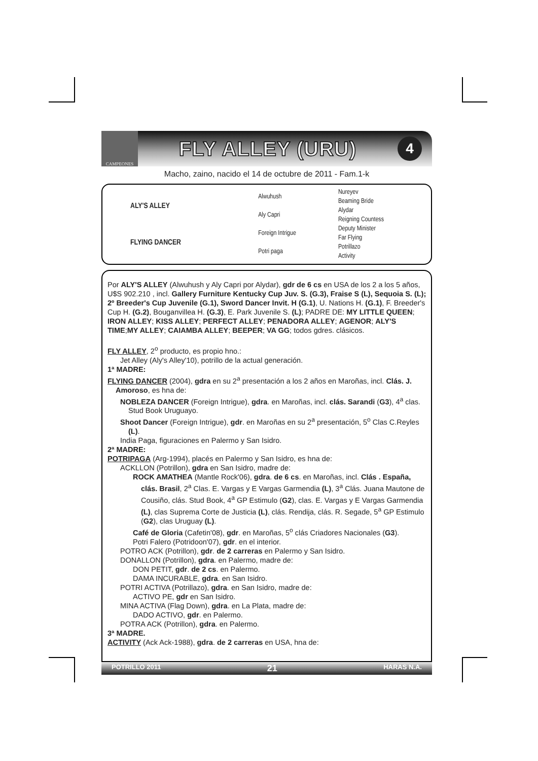CAMPEONES
FLY ALLEY (URU)
4
Macho, zaino, nacido el 14 de octubre de 2011 - Fam.1-k
| ALY'S ALLEY | Alwuhush | Nureyev |
| | | Beaming Bride |
| | Aly Capri | Alydar |
| | | Reigning Countess |
| FLYING DANCER | Foreign Intrigue | Deputy Minister |
| | | Far Flying |
| | Potri paga | Potrillazo |
| | | Activity |
Por ALY'S ALLEY (Alwuhush y Aly Capri por Alydar), gdr de 6 cs en USA de los 2 a los 5 años, U$S 902.210 , incl. Gallery Furniture Kentucky Cup Juv. S. (G.3), Fraise S (L), Sequoia S. (L); 2º Breeder's Cup Juvenile (G.1), Sword Dancer Invit. H (G.1), U. Nations H. (G.1), F. Breeder's Cup H. (G.2), Bouganvillea H. (G.3), E. Park Juvenile S. (L); PADRE DE: MY LITTLE QUEEN; IRON ALLEY; KISS ALLEY; PERFECT ALLEY; PENADORA ALLEY; AGENOR; ALY'S TIME;MY ALLEY; CAIAMBA ALLEY; BEEPER; VA GG; todos gdres. clásicos.
FLY ALLEY, 2<sup>o</sup> producto, es propio hno.:
Jet Alley (Aly's Alley'10), potrillo de la actual generación.
1ª MADRE:
FLYING DANCER (2004), gdra en su 2<sup>a</sup> presentación a los 2 años en Maroñas, incl. Clás. J. Amoroso, es hna de:
NOBLEZA DANCER (Foreign Intrigue), gdra. en Maroñas, incl. clás. Sarandi (G3), 4<sup>a</sup> clas. Stud Book Uruguayo.
Shoot Dancer (Foreign Intrigue), gdr. en Maroñas en su 2<sup>a</sup> presentación, 5<sup>o</sup> Clas C.Reyles (L).
India Paga, figuraciones en Palermo y San Isidro.
2ª MADRE:
POTRIPAGA (Arg-1994), placés en Palermo y San Isidro, es hna de:
ACKLLON (Potrillon), gdra en San Isidro, madre de:
ROCK AMATHEA (Mantle Rock'06), gdra. de 6 cs. en Maroñas, incl. Clás . España, clás. Brasil, 2<sup>a</sup> Clas. E. Vargas y E Vargas Garmendia (L), 3<sup>a</sup> Clás. Juana Mautone de Cousiño, clás. Stud Book, 4<sup>a</sup> GP Estimulo (G2), clas. E. Vargas y E Vargas Garmendia (L), clas Suprema Corte de Justicia (L), clás. Rendija, clás. R. Segade, 5<sup>a</sup> GP Estimulo (G2), clas Uruguay (L).
Café de Gloria (Cafetin'08), gdr. en Maroñas, 5<sup>o</sup> clás Criadores Nacionales (G3).
Potri Falero (Potridoon'07), gdr. en el interior.
POTRO ACK (Potrillon), gdr. de 2 carreras en Palermo y San Isidro.
DONALLON (Potrillon), gdra. en Palermo, madre de:
DON PETIT, gdr. de 2 cs. en Palermo.
DAMA INCURABLE, gdra. en San Isidro.
POTRI ACTIVA (Potrillazo), gdra. en San Isidro, madre de:
ACTIVO PE, gdr en San Isidro.
MINA ACTIVA (Flag Down), gdra. en La Plata, madre de:
DADO ACTIVO, gdr. en Palermo.
POTRA ACK (Potrillon), gdra. en Palermo.
3ª MADRE.
ACTIVITY (Ack Ack-1988), gdra. de 2 carreras en USA, hna de:
POTRILLO 2011 21 HARAS N.A.